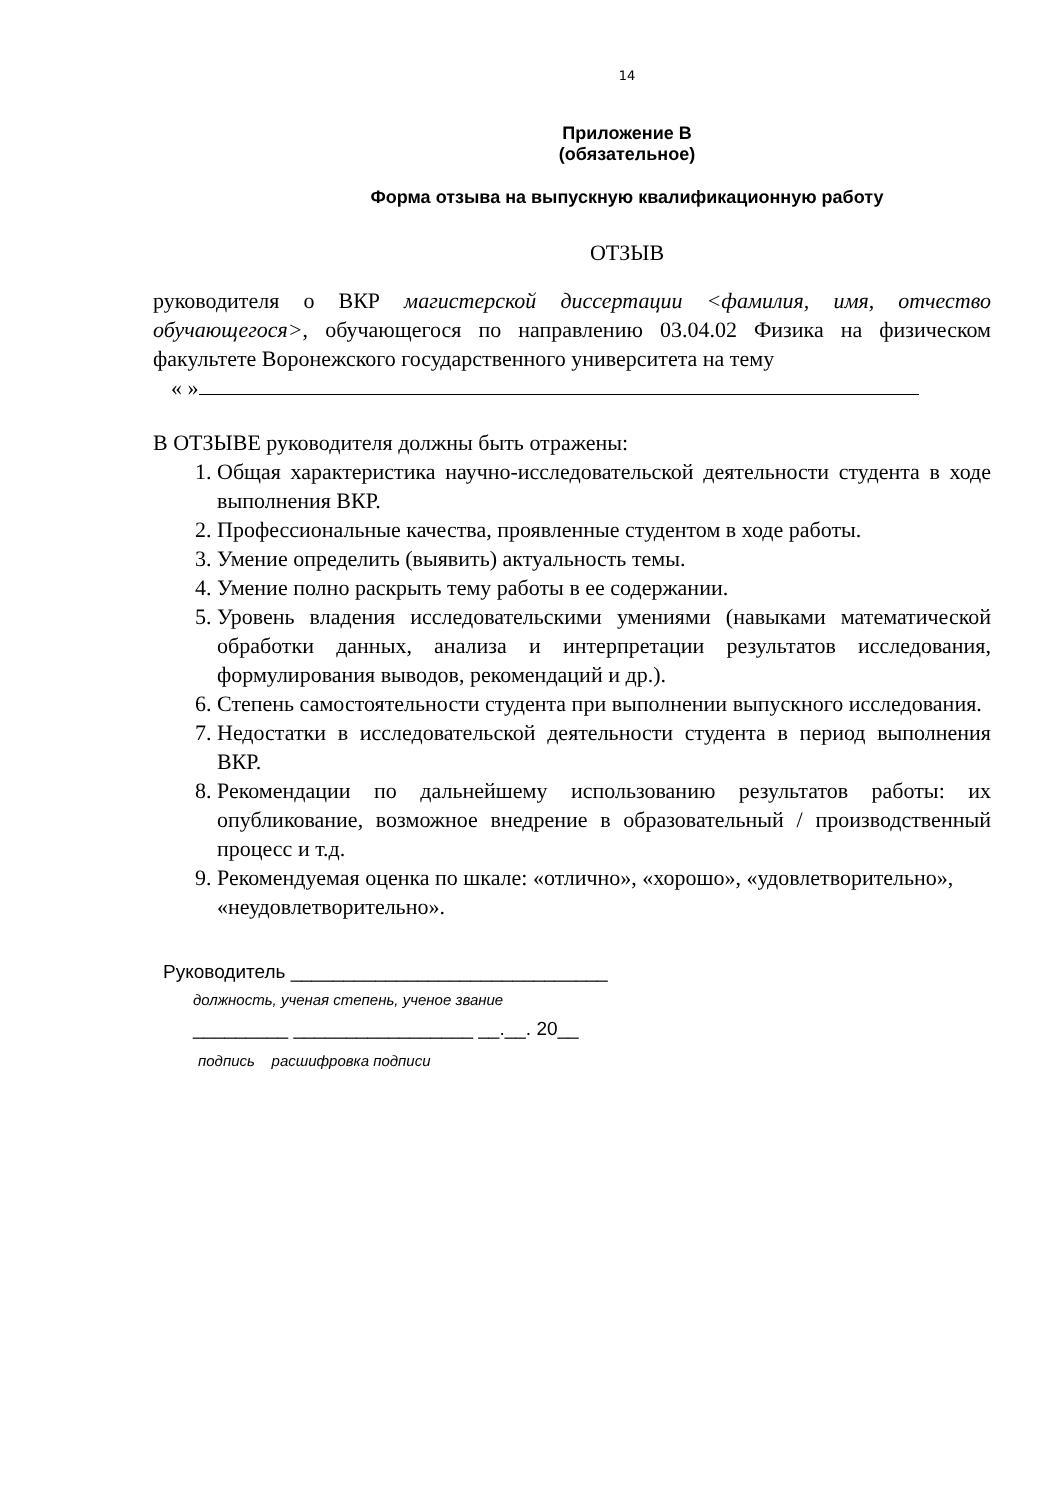14
Приложение В
(обязательное)
Форма отзыва на выпускную квалификационную работу
ОТЗЫВ
руководителя о ВКР магистерской диссертации <фамилия, имя, отчество обучающегося>, обучающегося по направлению 03.04.02 Физика на физическом факультете Воронежского государственного университета на тему
« »
В ОТЗЫВЕ руководителя должны быть отражены:
1. Общая характеристика научно-исследовательской деятельности студента в ходе выполнения ВКР.
2. Профессиональные качества, проявленные студентом в ходе работы.
3. Умение определить (выявить) актуальность темы.
4. Умение полно раскрыть тему работы в ее содержании.
5. Уровень владения исследовательскими умениями (навыками математической обработки данных, анализа и интерпретации результатов исследования, формулирования выводов, рекомендаций и др.).
6. Степень самостоятельности студента при выполнении выпускного исследования.
7. Недостатки в исследовательской деятельности студента в период выполнения ВКР.
8. Рекомендации по дальнейшему использованию результатов работы: их опубликование, возможное внедрение в образовательный / производственный процесс и т.д.
9. Рекомендуемая оценка по шкале: «отлично», «хорошо», «удовлетворительно», «неудовлетворительно».
Руководитель ______________________________
должность, ученая степень, ученое звание
_________ _________________ __.__. 20__
подпись расшифровка подписи